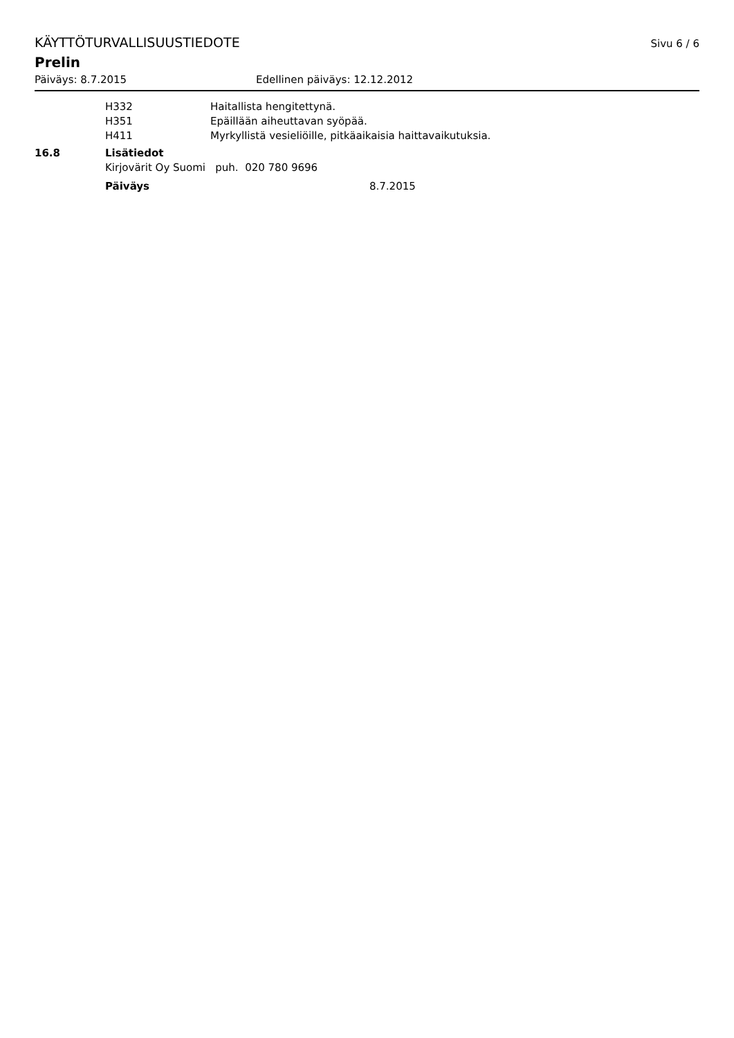KÄYTTÖTURVALLISUUSTIEDOTE Sivu 6 / 6
Prelin
Päiväys: 8.7.2015 Edellinen päiväys: 12.12.2012
H332 Haitallista hengitettynä.
H351 Epäillään aiheuttavan syöpää.
H411 Myrkyllistä vesieliöille, pitkäaikaisia haittavaikutuksia.
16.8 Lisätiedot
Kirjovärit Oy Suomi puh. 020 780 9696
Päiväys 8.7.2015